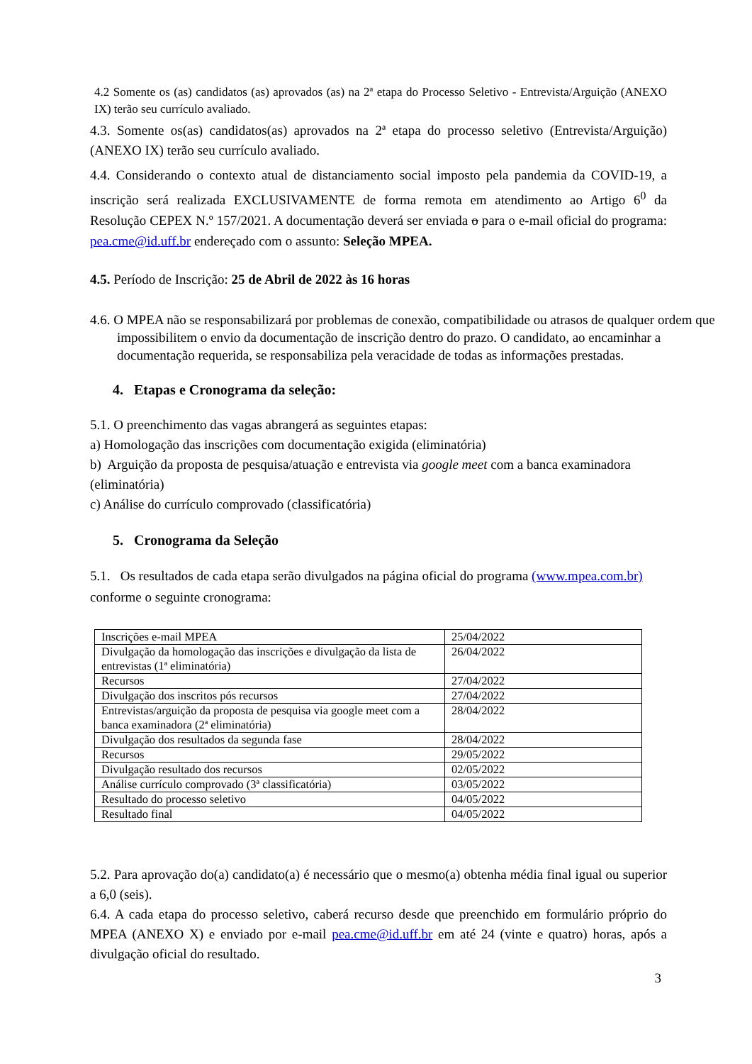4.2 Somente os (as) candidatos (as) aprovados (as) na 2ª etapa do Processo Seletivo - Entrevista/Arguição (ANEXO IX) terão seu currículo avaliado.
4.3. Somente os(as) candidatos(as) aprovados na 2ª etapa do processo seletivo (Entrevista/Arguição) (ANEXO IX) terão seu currículo avaliado.
4.4. Considerando o contexto atual de distanciamento social imposto pela pandemia da COVID-19, a inscrição será realizada EXCLUSIVAMENTE de forma remota em atendimento ao Artigo 6<sup>0</sup> da Resolução CEPEX N.º 157/2021. A documentação deverá ser enviada o para o e-mail oficial do programa: pea.cme@id.uff.br endereçado com o assunto: Seleção MPEA.
4.5. Período de Inscrição: 25 de Abril de 2022 às 16 horas
4.6. O MPEA não se responsabilizará por problemas de conexão, compatibilidade ou atrasos de qualquer ordem que impossibilitem o envio da documentação de inscrição dentro do prazo. O candidato, ao encaminhar a documentação requerida, se responsabiliza pela veracidade de todas as informações prestadas.
4. Etapas e Cronograma da seleção:
5.1. O preenchimento das vagas abrangerá as seguintes etapas:
a) Homologação das inscrições com documentação exigida (eliminatória)
b) Arguição da proposta de pesquisa/atuação e entrevista via google meet com a banca examinadora (eliminatória)
c) Análise do currículo comprovado (classificatória)
5. Cronograma da Seleção
5.1. Os resultados de cada etapa serão divulgados na página oficial do programa (www.mpea.com.br) conforme o seguinte cronograma:
| Inscrições e-mail MPEA | 25/04/2022 |
| Divulgação da homologação das inscrições e divulgação da lista de entrevistas (1ª eliminatória) | 26/04/2022 |
| Recursos | 27/04/2022 |
| Divulgação dos inscritos pós recursos | 27/04/2022 |
| Entrevistas/arguição da proposta de pesquisa via google meet com a banca examinadora (2ª eliminatória) | 28/04/2022 |
| Divulgação dos resultados da segunda fase | 28/04/2022 |
| Recursos | 29/05/2022 |
| Divulgação resultado dos recursos | 02/05/2022 |
| Análise currículo comprovado (3ª classificatória) | 03/05/2022 |
| Resultado do processo seletivo | 04/05/2022 |
| Resultado final | 04/05/2022 |
5.2. Para aprovação do(a) candidato(a) é necessário que o mesmo(a) obtenha média final igual ou superior a 6,0 (seis).
6.4. A cada etapa do processo seletivo, caberá recurso desde que preenchido em formulário próprio do MPEA (ANEXO X) e enviado por e-mail pea.cme@id.uff.br em até 24 (vinte e quatro) horas, após a divulgação oficial do resultado.
3